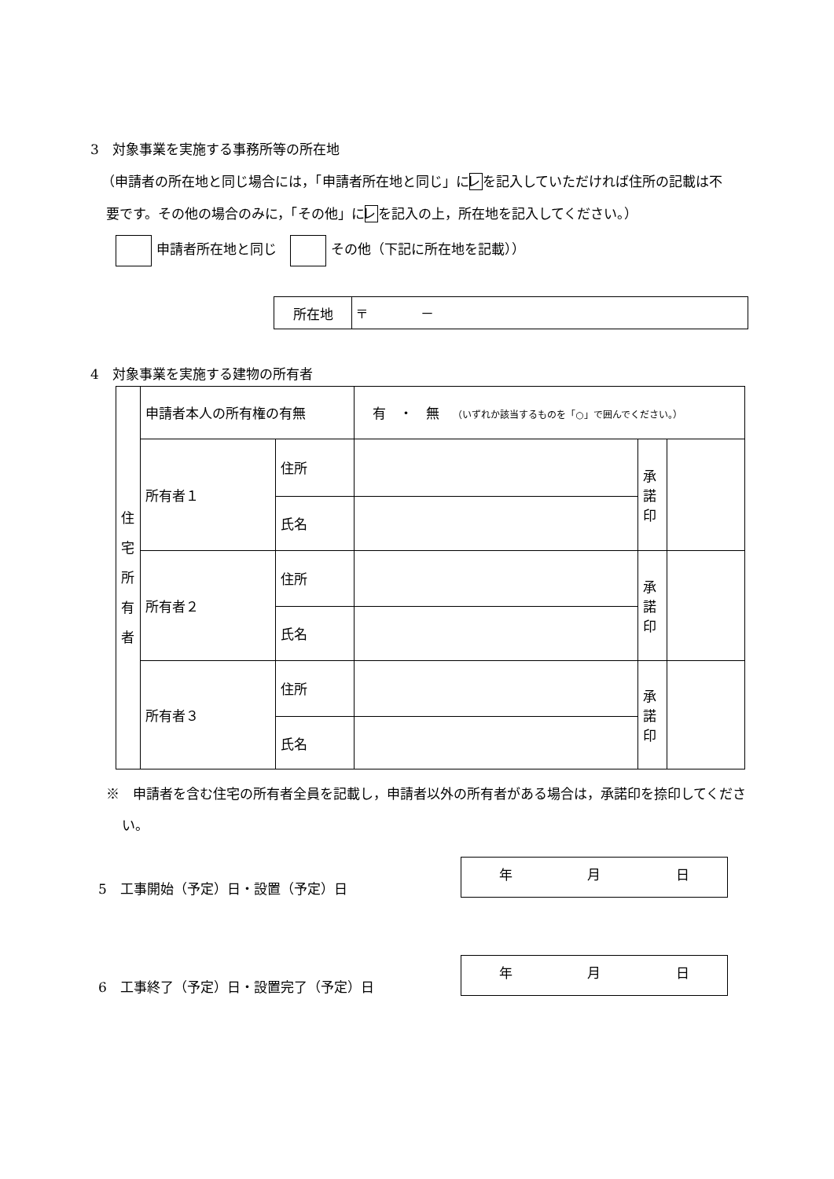3　対象事業を実施する事務所等の所在地
（申請者の所在地と同じ場合には，「申請者所在地と同じ」にレを記入していただければ住所の記載は不要です。その他の場合のみに，「その他」にレを記入の上，所在地を記入してください。）
申請者所在地と同じ　 その他（下記に所在地を記載））
| 所在地 | 〒 － |
4　対象事業を実施する建物の所有者
| 住 宅 所 有 者 | 申請者本人の所有権の有無 | | 有 ・ 無 （いずれか該当するものを「○」で囲んでください。） | | |
| | 所有者１ | 住所 | | 承 諾 印 | |
| | | 氏名 | | | |
| | 所有者２ | 住所 | | 承 諾 印 | |
| | | 氏名 | | | |
| | 所有者３ | 住所 | | 承 諾 印 | |
| | | 氏名 | | | |
※　申請者を含む住宅の所有者全員を記載し，申請者以外の所有者がある場合は，承諾印を捺印してください。
5　工事開始（予定）日・設置（予定）日
年 月 日
6　工事終了（予定）日・設置完了（予定）日
年 月 日